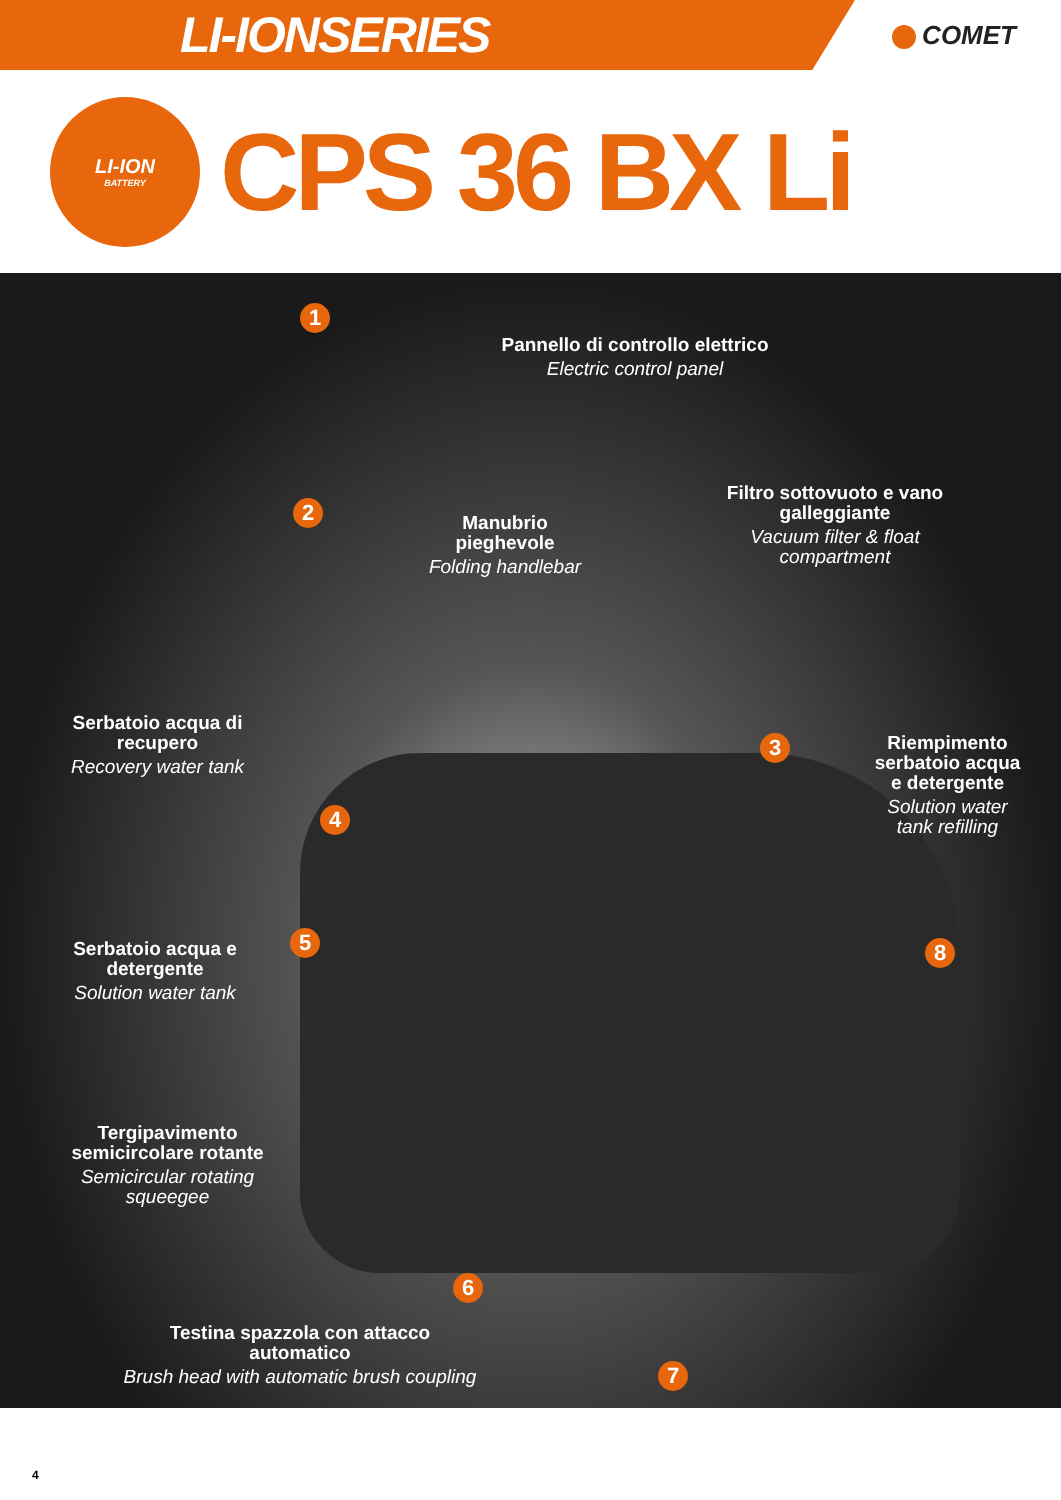LI-IONSERIES
COMET
LI-ION
BATTERY
CPS 36 BX Li
1
Pannello di controllo elettrico
Electric control panel
2
Manubrio pieghevole
Folding handlebar
Filtro sottovuoto e vano galleggiante
Vacuum filter & float compartment
3
Serbatoio acqua di recupero
Recovery water tank
4
Riempimento serbatoio acqua e detergente
Solution water tank refilling
Serbatoio acqua e detergente
Solution water tank
5 8
Tergipavimento semicircolare rotante
Semicircular rotating squeegee
6
7
Testina spazzola con attacco automatico
Brush head with automatic brush coupling
4